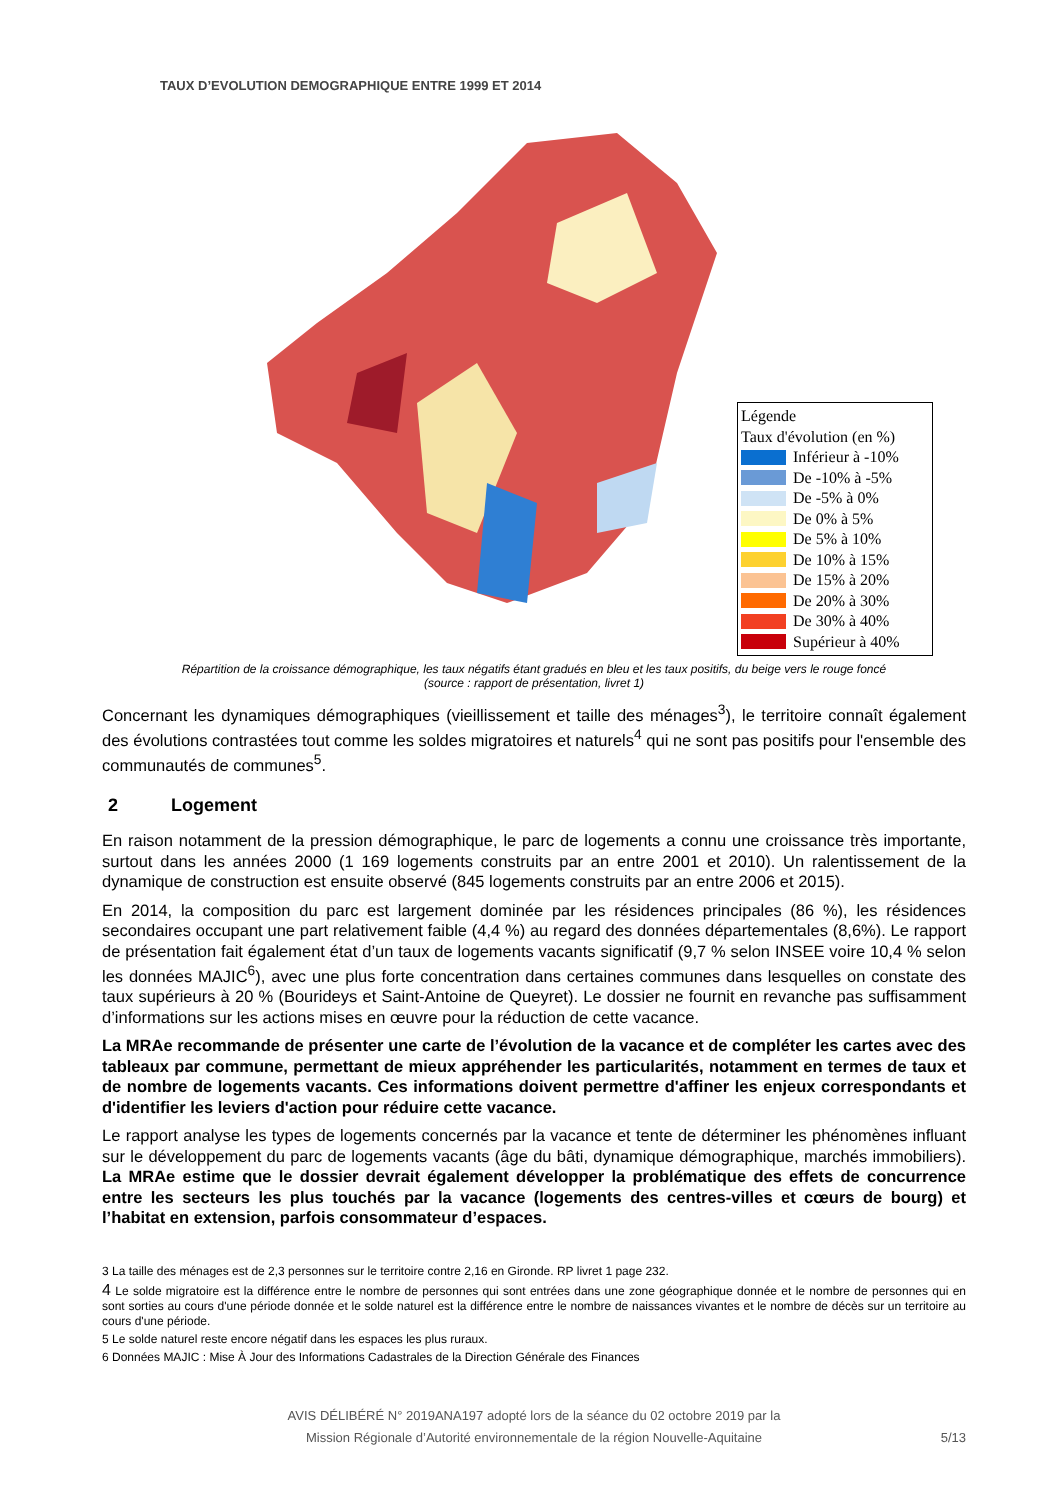TAUX D’EVOLUTION DEMOGRAPHIQUE ENTRE 1999 ET 2014
Légende
Taux d'évolution (en %)
Inférieur à -10%
De -10% à -5%
De -5% à 0%
De 0% à 5%
De 5% à 10%
De 10% à 15%
De 15% à 20%
De 20% à 30%
De 30% à 40%
Supérieur à 40%
Répartition de la croissance démographique, les taux négatifs étant gradués en bleu et les taux positifs, du beige vers le rouge foncé
(source : rapport de présentation, livret 1)
Concernant les dynamiques démographiques (vieillissement et taille des ménages<sup>3</sup>), le territoire connaît également des évolutions contrastées tout comme les soldes migratoires et naturels<sup>4</sup> qui ne sont pas positifs pour l'ensemble des communautés de communes<sup>5</sup>.
2 Logement
En raison notamment de la pression démographique, le parc de logements a connu une croissance très importante, surtout dans les années 2000 (1 169 logements construits par an entre 2001 et 2010). Un ralentissement de la dynamique de construction est ensuite observé (845 logements construits par an entre 2006 et 2015).
En 2014, la composition du parc est largement dominée par les résidences principales (86 %), les résidences secondaires occupant une part relativement faible (4,4 %) au regard des données départementales (8,6%). Le rapport de présentation fait également état d’un taux de logements vacants significatif (9,7 % selon INSEE voire 10,4 % selon les données MAJIC<sup>6</sup>), avec une plus forte concentration dans certaines communes dans lesquelles on constate des taux supérieurs à 20 % (Bourideys et Saint-Antoine de Queyret). Le dossier ne fournit en revanche pas suffisamment d’informations sur les actions mises en œuvre pour la réduction de cette vacance.
La MRAe recommande de présenter une carte de l’évolution de la vacance et de compléter les cartes avec des tableaux par commune, permettant de mieux appréhender les particularités, notamment en termes de taux et de nombre de logements vacants. Ces informations doivent permettre d'affiner les enjeux correspondants et d'identifier les leviers d'action pour réduire cette vacance.
Le rapport analyse les types de logements concernés par la vacance et tente de déterminer les phénomènes influant sur le développement du parc de logements vacants (âge du bâti, dynamique démographique, marchés immobiliers). La MRAe estime que le dossier devrait également développer la problématique des effets de concurrence entre les secteurs les plus touchés par la vacance (logements des centres-villes et cœurs de bourg) et l’habitat en extension, parfois consommateur d’espaces.
3 La taille des ménages est de 2,3 personnes sur le territoire contre 2,16 en Gironde. RP livret 1 page 232.
4 Le solde migratoire est la différence entre le nombre de personnes qui sont entrées dans une zone géographique donnée et le nombre de personnes qui en sont sorties au cours d'une période donnée et le solde naturel est la différence entre le nombre de naissances vivantes et le nombre de décès sur un territoire au cours d'une période.
5 Le solde naturel reste encore négatif dans les espaces les plus ruraux.
6 Données MAJIC : Mise À Jour des Informations Cadastrales de la Direction Générale des Finances
AVIS DÉLIBÉRÉ N° 2019ANA197 adopté lors de la séance du 02 octobre 2019 par la
Mission Régionale d’Autorité environnementale de la région Nouvelle-Aquitaine
5/13